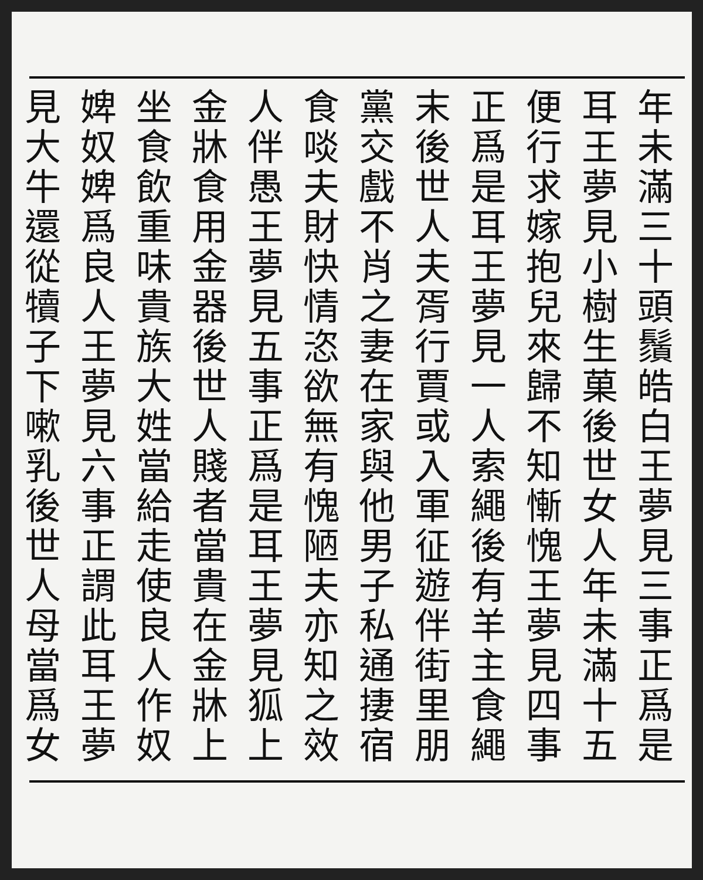年未滿三十頭鬚皓白王夢見三事正爲是
耳王夢見小樹生菓後世女人年未滿十五
便行求嫁抱兒來歸不知慚愧王夢見四事
正爲是耳王夢見一人索繩後有羊主食繩
末後世人夫胥行賈或入軍征遊伴街里朋
黨交戲不肖之妻在家與他男子私通捿宿
食啖夫財快情恣欲無有愧陋夫亦知之效
人伴愚王夢見五事正爲是耳王夢見狐上
金牀食用金器後世人賤者當貴在金牀上
坐食飲重味貴族大姓當給走使良人作奴
婢奴婢爲良人王夢見六事正謂此耳王夢
見大牛還從犢子下嗽乳後世人母當爲女